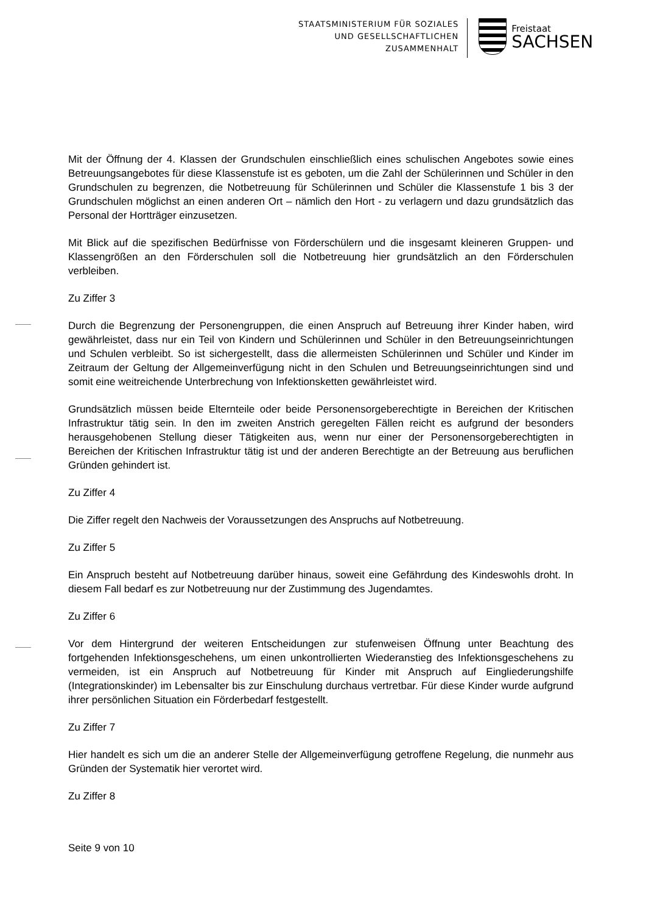STAATSMINISTERIUM FÜR SOZIALES
UND GESELLSCHAFTLICHEN
ZUSAMMENHALT
Freistaat
SACHSEN
Mit der Öffnung der 4. Klassen der Grundschulen einschließlich eines schulischen Angebotes sowie eines Betreuungsangebotes für diese Klassenstufe ist es geboten, um die Zahl der Schülerinnen und Schüler in den Grundschulen zu begrenzen, die Notbetreuung für Schülerinnen und Schüler die Klassenstufe 1 bis 3 der Grundschulen möglichst an einen anderen Ort – nämlich den Hort - zu verlagern und dazu grundsätzlich das Personal der Hortträger einzusetzen.
Mit Blick auf die spezifischen Bedürfnisse von Förderschülern und die insgesamt kleineren Gruppen- und Klassengrößen an den Förderschulen soll die Notbetreuung hier grundsätzlich an den Förderschulen verbleiben.
Zu Ziffer 3
Durch die Begrenzung der Personengruppen, die einen Anspruch auf Betreuung ihrer Kinder haben, wird gewährleistet, dass nur ein Teil von Kindern und Schülerinnen und Schüler in den Betreuungseinrichtungen und Schulen verbleibt. So ist sichergestellt, dass die allermeisten Schülerinnen und Schüler und Kinder im Zeitraum der Geltung der Allgemeinverfügung nicht in den Schulen und Betreuungseinrichtungen sind und somit eine weitreichende Unterbrechung von Infektionsketten gewährleistet wird.
Grundsätzlich müssen beide Elternteile oder beide Personensorgeberechtigte in Bereichen der Kritischen Infrastruktur tätig sein. In den im zweiten Anstrich geregelten Fällen reicht es aufgrund der besonders herausgehobenen Stellung dieser Tätigkeiten aus, wenn nur einer der Personensorgeberechtigten in Bereichen der Kritischen Infrastruktur tätig ist und der anderen Berechtigte an der Betreuung aus beruflichen Gründen gehindert ist.
Zu Ziffer 4
Die Ziffer regelt den Nachweis der Voraussetzungen des Anspruchs auf Notbetreuung.
Zu Ziffer 5
Ein Anspruch besteht auf Notbetreuung darüber hinaus, soweit eine Gefährdung des Kindeswohls droht. In diesem Fall bedarf es zur Notbetreuung nur der Zustimmung des Jugendamtes.
Zu Ziffer 6
Vor dem Hintergrund der weiteren Entscheidungen zur stufenweisen Öffnung unter Beachtung des fortgehenden Infektionsgeschehens, um einen unkontrollierten Wiederanstieg des Infektionsgeschehens zu vermeiden, ist ein Anspruch auf Notbetreuung für Kinder mit Anspruch auf Eingliederungshilfe (Integrationskinder) im Lebensalter bis zur Einschulung durchaus vertretbar. Für diese Kinder wurde aufgrund ihrer persönlichen Situation ein Förderbedarf festgestellt.
Zu Ziffer 7
Hier handelt es sich um die an anderer Stelle der Allgemeinverfügung getroffene Regelung, die nunmehr aus Gründen der Systematik hier verortet wird.
Zu Ziffer 8
Seite 9 von 10